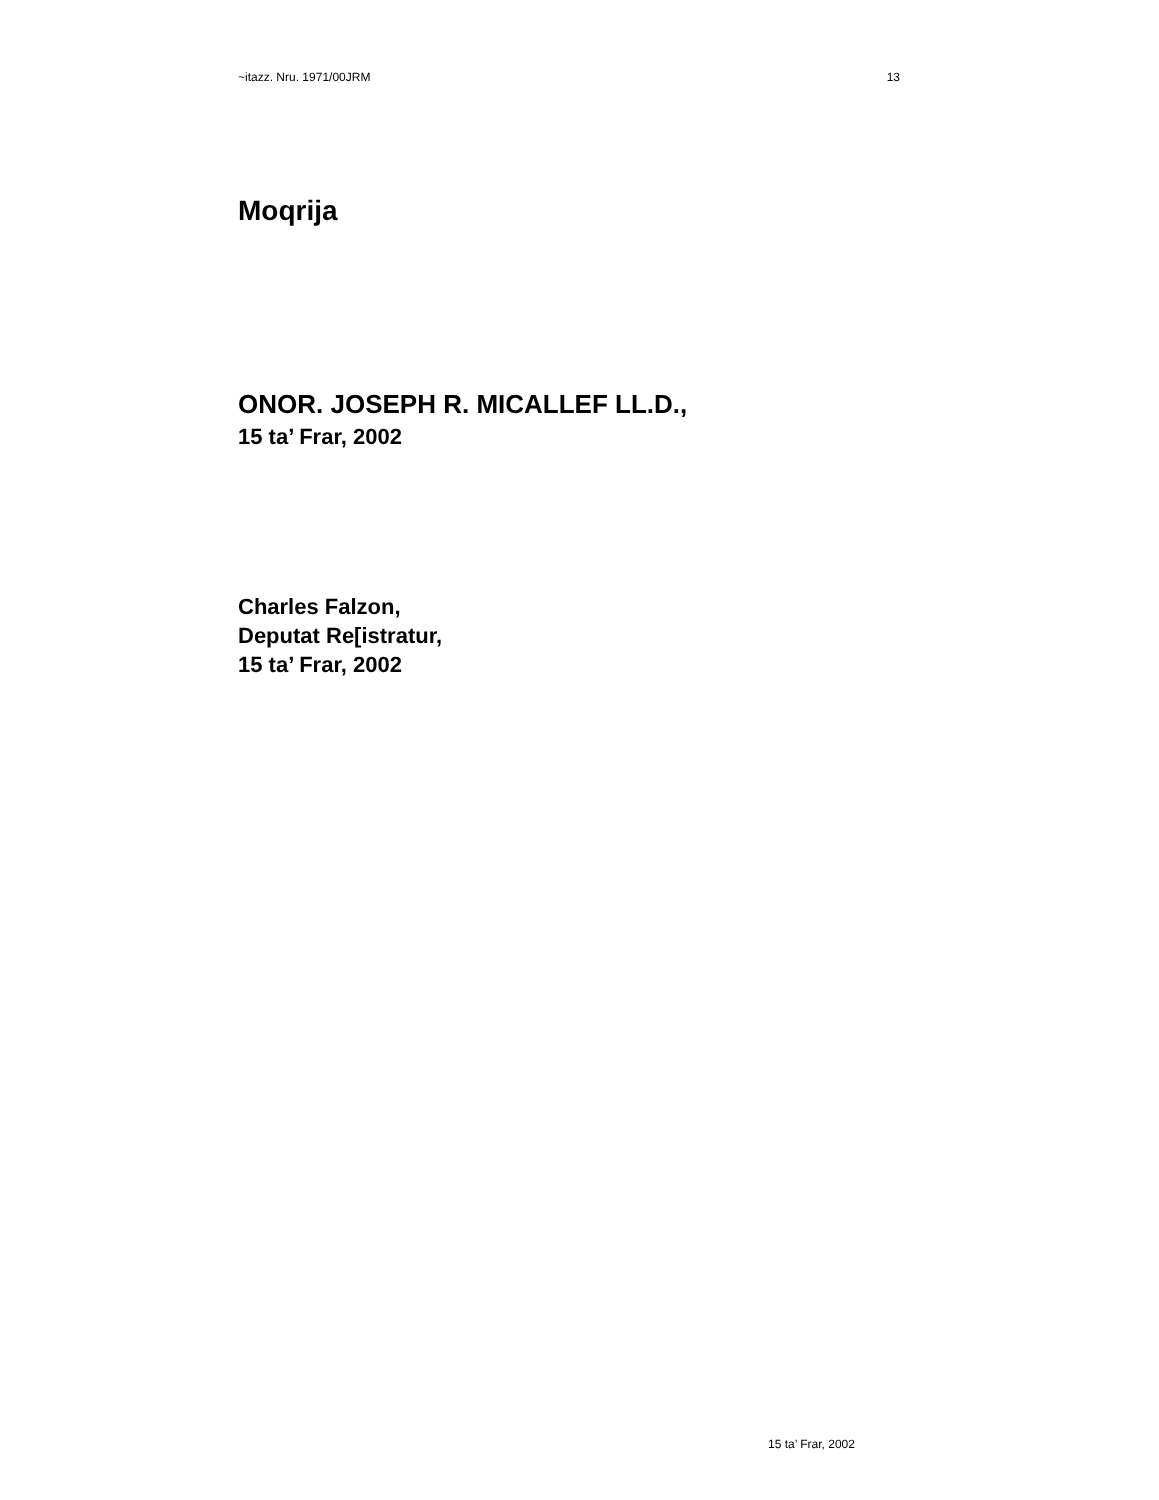~itazz. Nru. 1971/00JRM 13
Moqrija
ONOR. JOSEPH R. MICALLEF LL.D.,
15 ta’ Frar, 2002
Charles Falzon,
Deputat Re[istratur,
15 ta’ Frar, 2002
15 ta’ Frar, 2002